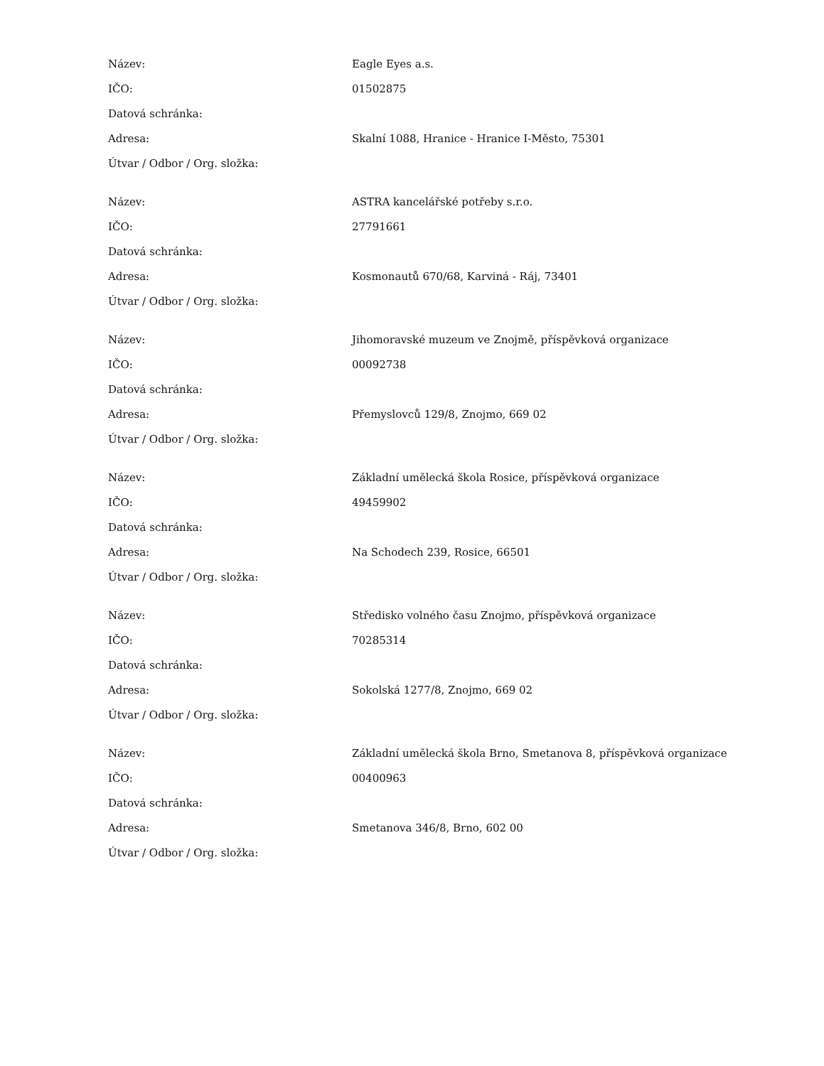| Název: | Eagle Eyes a.s. |
| IČO: | 01502875 |
| Datová schránka: | |
| Adresa: | Skalní 1088, Hranice - Hranice I-Město, 75301 |
| Útvar / Odbor / Org. složka: | |
| Název: | ASTRA kancelářské potřeby s.r.o. |
| IČO: | 27791661 |
| Datová schránka: | |
| Adresa: | Kosmonautů 670/68, Karviná - Ráj, 73401 |
| Útvar / Odbor / Org. složka: | |
| Název: | Jihomoravské muzeum ve Znojmě, příspěvková organizace |
| IČO: | 00092738 |
| Datová schránka: | |
| Adresa: | Přemyslovců 129/8, Znojmo, 669 02 |
| Útvar / Odbor / Org. složka: | |
| Název: | Základní umělecká škola Rosice, příspěvková organizace |
| IČO: | 49459902 |
| Datová schránka: | |
| Adresa: | Na Schodech 239, Rosice, 66501 |
| Útvar / Odbor / Org. složka: | |
| Název: | Středisko volného času Znojmo, příspěvková organizace |
| IČO: | 70285314 |
| Datová schránka: | |
| Adresa: | Sokolská 1277/8, Znojmo, 669 02 |
| Útvar / Odbor / Org. složka: | |
| Název: | Základní umělecká škola Brno, Smetanova 8, příspěvková organizace |
| IČO: | 00400963 |
| Datová schránka: | |
| Adresa: | Smetanova 346/8, Brno, 602 00 |
| Útvar / Odbor / Org. složka: | |